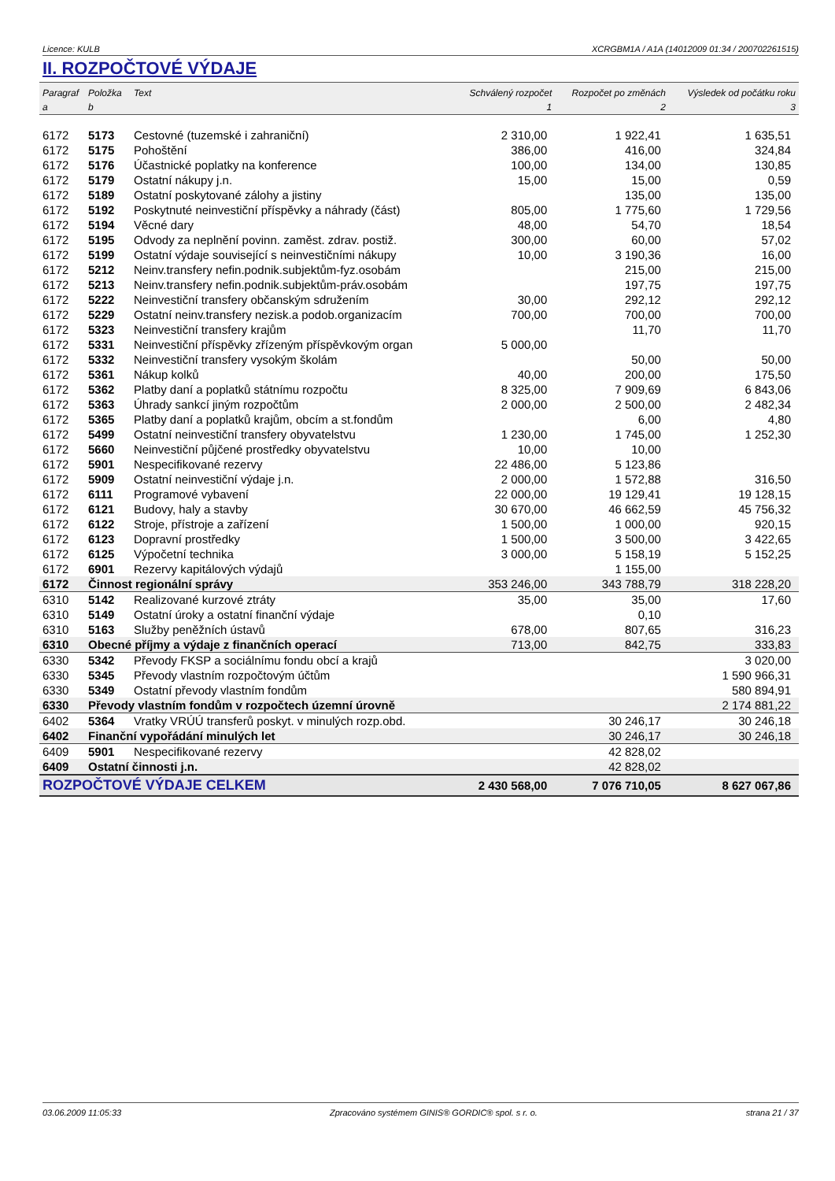Licence: KULB XCRGBM1A / A1A (14012009 01:34 / 200702261515)
II. ROZPOČTOVÉ VÝDAJE
| Paragraf | Položka | Text | Schválený rozpočet | Rozpočet po změnách | Výsledek od počátku roku |
| --- | --- | --- | --- | --- | --- |
| a | b | | 1 | 2 | 3 |
| 6172 | 5173 | Cestovné (tuzemské i zahraniční) | 2 310,00 | 1 922,41 | 1 635,51 |
| 6172 | 5175 | Pohoštění | 386,00 | 416,00 | 324,84 |
| 6172 | 5176 | Účastnické poplatky na konference | 100,00 | 134,00 | 130,85 |
| 6172 | 5179 | Ostatní nákupy j.n. | 15,00 | 15,00 | 0,59 |
| 6172 | 5189 | Ostatní poskytované zálohy a jistiny | | 135,00 | 135,00 |
| 6172 | 5192 | Poskytnuté neinvestiční příspěvky a náhrady (část) | 805,00 | 1 775,60 | 1 729,56 |
| 6172 | 5194 | Věcné dary | 48,00 | 54,70 | 18,54 |
| 6172 | 5195 | Odvody za neplnění povinn. zaměst. zdrav. postiž. | 300,00 | 60,00 | 57,02 |
| 6172 | 5199 | Ostatní výdaje související s neinvestičními nákupy | 10,00 | 3 190,36 | 16,00 |
| 6172 | 5212 | Neinv.transfery nefin.podnik.subjektům-fyz.osobám | | 215,00 | 215,00 |
| 6172 | 5213 | Neinv.transfery nefin.podnik.subjektům-práv.osobám | | 197,75 | 197,75 |
| 6172 | 5222 | Neinvestiční transfery občanským sdružením | 30,00 | 292,12 | 292,12 |
| 6172 | 5229 | Ostatní neinv.transfery nezisk.a podob.organizacím | 700,00 | 700,00 | 700,00 |
| 6172 | 5323 | Neinvestiční transfery krajům | | 11,70 | 11,70 |
| 6172 | 5331 | Neinvestiční příspěvky zřízeným příspěvkovým organ | 5 000,00 | | |
| 6172 | 5332 | Neinvestiční transfery vysokým školám | | 50,00 | 50,00 |
| 6172 | 5361 | Nákup kolků | 40,00 | 200,00 | 175,50 |
| 6172 | 5362 | Platby daní a poplatků státnímu rozpočtu | 8 325,00 | 7 909,69 | 6 843,06 |
| 6172 | 5363 | Úhrady sankcí jiným rozpočtům | 2 000,00 | 2 500,00 | 2 482,34 |
| 6172 | 5365 | Platby daní a poplatků krajům, obcím a st.fondům | | 6,00 | 4,80 |
| 6172 | 5499 | Ostatní neinvestiční transfery obyvatelstvu | 1 230,00 | 1 745,00 | 1 252,30 |
| 6172 | 5660 | Neinvestiční půjčené prostředky obyvatelstvu | 10,00 | 10,00 | |
| 6172 | 5901 | Nespecifikované rezervy | 22 486,00 | 5 123,86 | |
| 6172 | 5909 | Ostatní neinvestiční výdaje j.n. | 2 000,00 | 1 572,88 | 316,50 |
| 6172 | 6111 | Programové vybavení | 22 000,00 | 19 129,41 | 19 128,15 |
| 6172 | 6121 | Budovy, haly a stavby | 30 670,00 | 46 662,59 | 45 756,32 |
| 6172 | 6122 | Stroje, přístroje a zařízení | 1 500,00 | 1 000,00 | 920,15 |
| 6172 | 6123 | Dopravní prostředky | 1 500,00 | 3 500,00 | 3 422,65 |
| 6172 | 6125 | Výpočetní technika | 3 000,00 | 5 158,19 | 5 152,25 |
| 6172 | 6901 | Rezervy kapitálových výdajů | | 1 155,00 | |
| 6172 | Činnost regionální správy | | 353 246,00 | 343 788,79 | 318 228,20 |
| 6310 | 5142 | Realizované kurzové ztráty | 35,00 | 35,00 | 17,60 |
| 6310 | 5149 | Ostatní úroky a ostatní finanční výdaje | | 0,10 | |
| 6310 | 5163 | Služby peněžních ústavů | 678,00 | 807,65 | 316,23 |
| 6310 | Obecné příjmy a výdaje z finančních operací | | 713,00 | 842,75 | 333,83 |
| 6330 | 5342 | Převody FKSP a sociálnímu fondu obcí a krajů | | | 3 020,00 |
| 6330 | 5345 | Převody vlastním rozpočtovým účtům | | | 1 590 966,31 |
| 6330 | 5349 | Ostatní převody vlastním fondům | | | 580 894,91 |
| 6330 | Převody vlastním fondům v rozpočtech územní úrovně | | | | 2 174 881,22 |
| 6402 | 5364 | Vratky VRÚÚ transferů poskyt. v minulých rozp.obd. | | 30 246,17 | 30 246,18 |
| 6402 | Finanční vypořádání minulých let | | | 30 246,17 | 30 246,18 |
| 6409 | 5901 | Nespecifikované rezervy | | 42 828,02 | |
| 6409 | Ostatní činnosti j.n. | | | 42 828,02 | |
| ROZPOČTOVÉ VÝDAJE CELKEM | | | 2 430 568,00 | 7 076 710,05 | 8 627 067,86 |
03.06.2009 11:05:33 Zpracováno systémem GINIS® GORDIC® spol. s r. o. strana 21 / 37